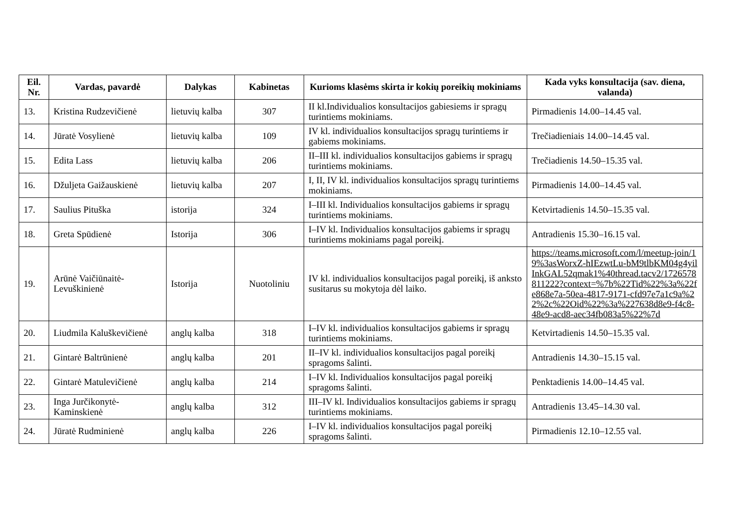| Eil. Nr. | Vardas, pavardė | Dalykas | Kabinetas | Kurioms klasėms skirta ir kokių poreikių mokiniams | Kada vyks konsultacija (sav. diena, valanda) |
| --- | --- | --- | --- | --- | --- |
| 13. | Kristina Rudzevičienė | lietuvių kalba | 307 | II kl.Individualios konsultacijos gabiesiems ir spragų turintiems mokiniams. | Pirmadienis 14.00–14.45 val. |
| 14. | Jūratė Vosylienė | lietuvių kalba | 109 | IV kl. individualios konsultacijos spragų turintiems ir gabiems mokiniams. | Trečiadieniais 14.00–14.45 val. |
| 15. | Edita Lass | lietuvių kalba | 206 | II–III kl. individualios konsultacijos gabiems ir spragų turintiems mokiniams. | Trečiadienis 14.50–15.35 val. |
| 16. | Džuljeta Gaižauskienė | lietuvių kalba | 207 | I, II, IV kl. individualios konsultacijos spragų turintiems mokiniams. | Pirmadienis 14.00–14.45 val. |
| 17. | Saulius Pituška | istorija | 324 | I–III kl. Individualios konsultacijos gabiems ir spragų turintiems mokiniams. | Ketvirtadienis 14.50–15.35 val. |
| 18. | Greta Spūdienė | Istorija | 306 | I–IV kl. Individualios konsultacijos gabiems ir spragų turintiems mokiniams pagal poreikį. | Antradienis 15.30–16.15 val. |
| 19. | Arūnė Vaičiūnaitė-Levuškinienė | Istorija | Nuotoliniu | IV kl. individualios konsultacijos pagal poreikį, iš anksto susitarus su mokytoja dėl laiko. | https://teams.microsoft.com/l/meetup-join/19%3asWorxZ-hIEzwtLu-bM9tlbKM04g4yilInkGAL52qmak1%40thread.tacv2/1726578811222?context=%7b%22Tid%22%3a%22fe868e7a-50ea-4817-9171-cfd97e7a1c9a%22%2c%22Oid%22%3a%227638d8e9-f4c8-48e9-acd8-aec34fb083a5%22%7d |
| 20. | Liudmila Kaluškevičienė | anglų kalba | 318 | I–IV kl. individualios konsultacijos gabiems ir spragų turintiems mokiniams. | Ketvirtadienis 14.50–15.35 val. |
| 21. | Gintarė Baltrūnienė | anglų kalba | 201 | II–IV kl. individualios konsultacijos pagal poreikį spragoms šalinti. | Antradienis 14.30–15.15 val. |
| 22. | Gintarė Matulevičienė | anglų kalba | 214 | I–IV kl. Individualios konsultacijos pagal poreikį spragoms šalinti. | Penktadienis 14.00–14.45 val. |
| 23. | Inga Jurčikonytė-Kaminskienė | anglų kalba | 312 | III–IV kl. Individualios konsultacijos gabiems ir spragų turintiems mokiniams. | Antradienis 13.45–14.30 val. |
| 24. | Jūratė Rudminienė | anglų kalba | 226 | I–IV kl. individualios konsultacijos pagal poreikį spragoms šalinti. | Pirmadienis 12.10–12.55 val. |